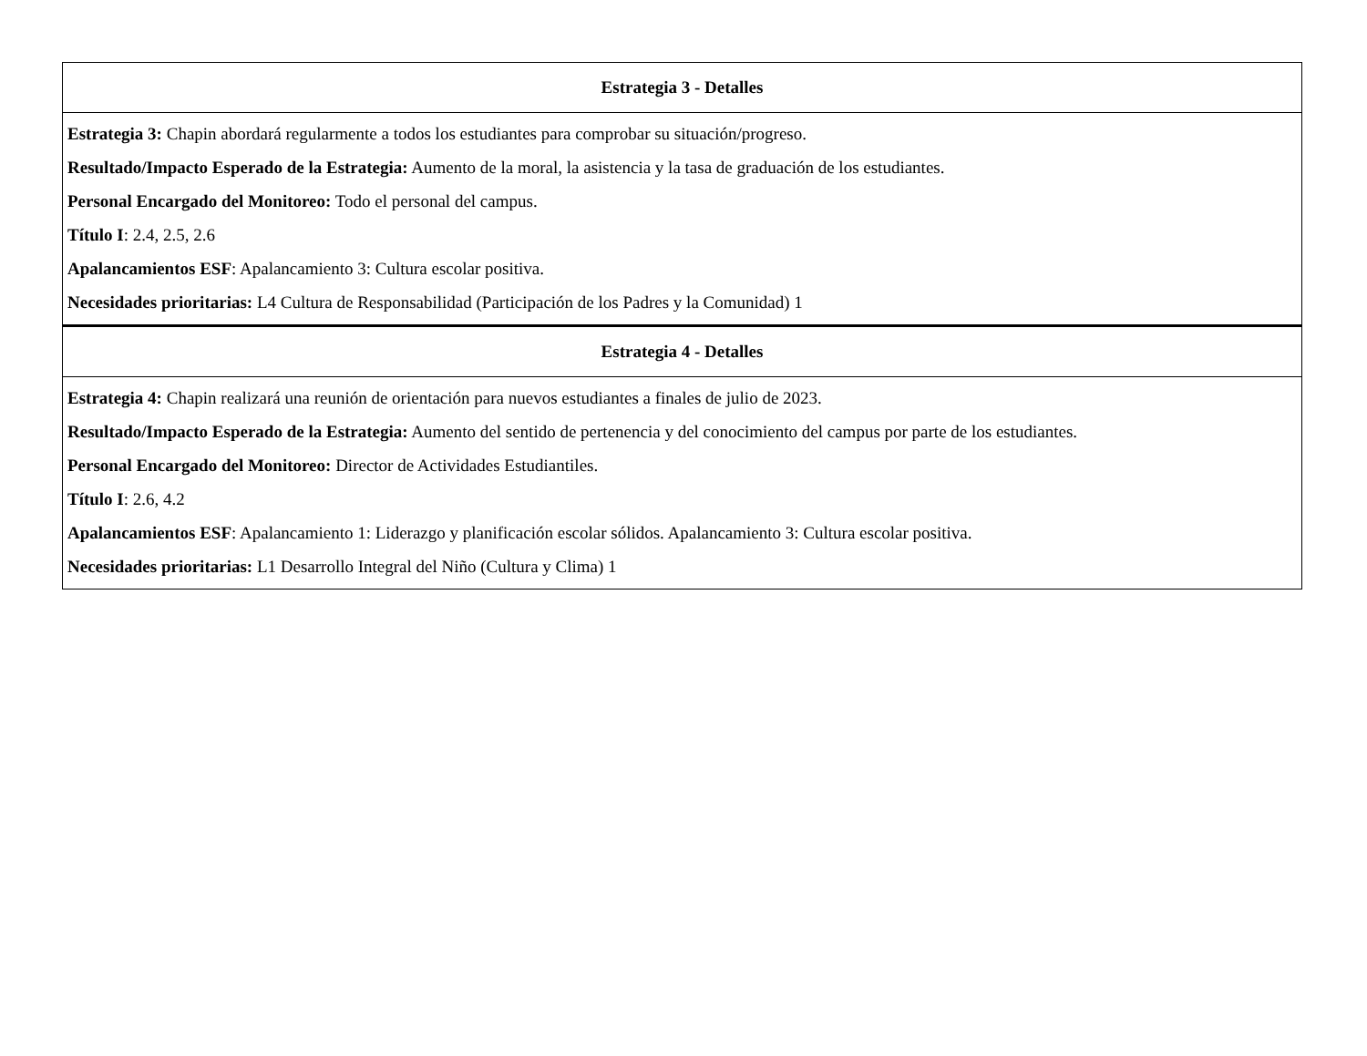| Estrategia 3 - Detalles |
| --- |
| Estrategia 3: Chapin abordará regularmente a todos los estudiantes para comprobar su situación/progreso. Resultado/Impacto Esperado de la Estrategia: Aumento de la moral, la asistencia y la tasa de graduación de los estudiantes. Personal Encargado del Monitoreo: Todo el personal del campus. Título I : 2.4, 2.5, 2.6 Apalancamientos ESF : Apalancamiento 3: Cultura escolar positiva. Necesidades prioritarias: L4 Cultura de Responsabilidad (Participación de los Padres y la Comunidad) 1 |
| Estrategia 4 - Detalles |
| Estrategia 4: Chapin realizará una reunión de orientación para nuevos estudiantes a finales de julio de 2023. Resultado/Impacto Esperado de la Estrategia: Aumento del sentido de pertenencia y del conocimiento del campus por parte de los estudiantes. Personal Encargado del Monitoreo: Director de Actividades Estudiantiles. Título I : 2.6, 4.2 Apalancamientos ESF : Apalancamiento 1: Liderazgo y planificación escolar sólidos. Apalancamiento 3: Cultura escolar positiva. Necesidades prioritarias: L1 Desarrollo Integral del Niño (Cultura y Clima) 1 |